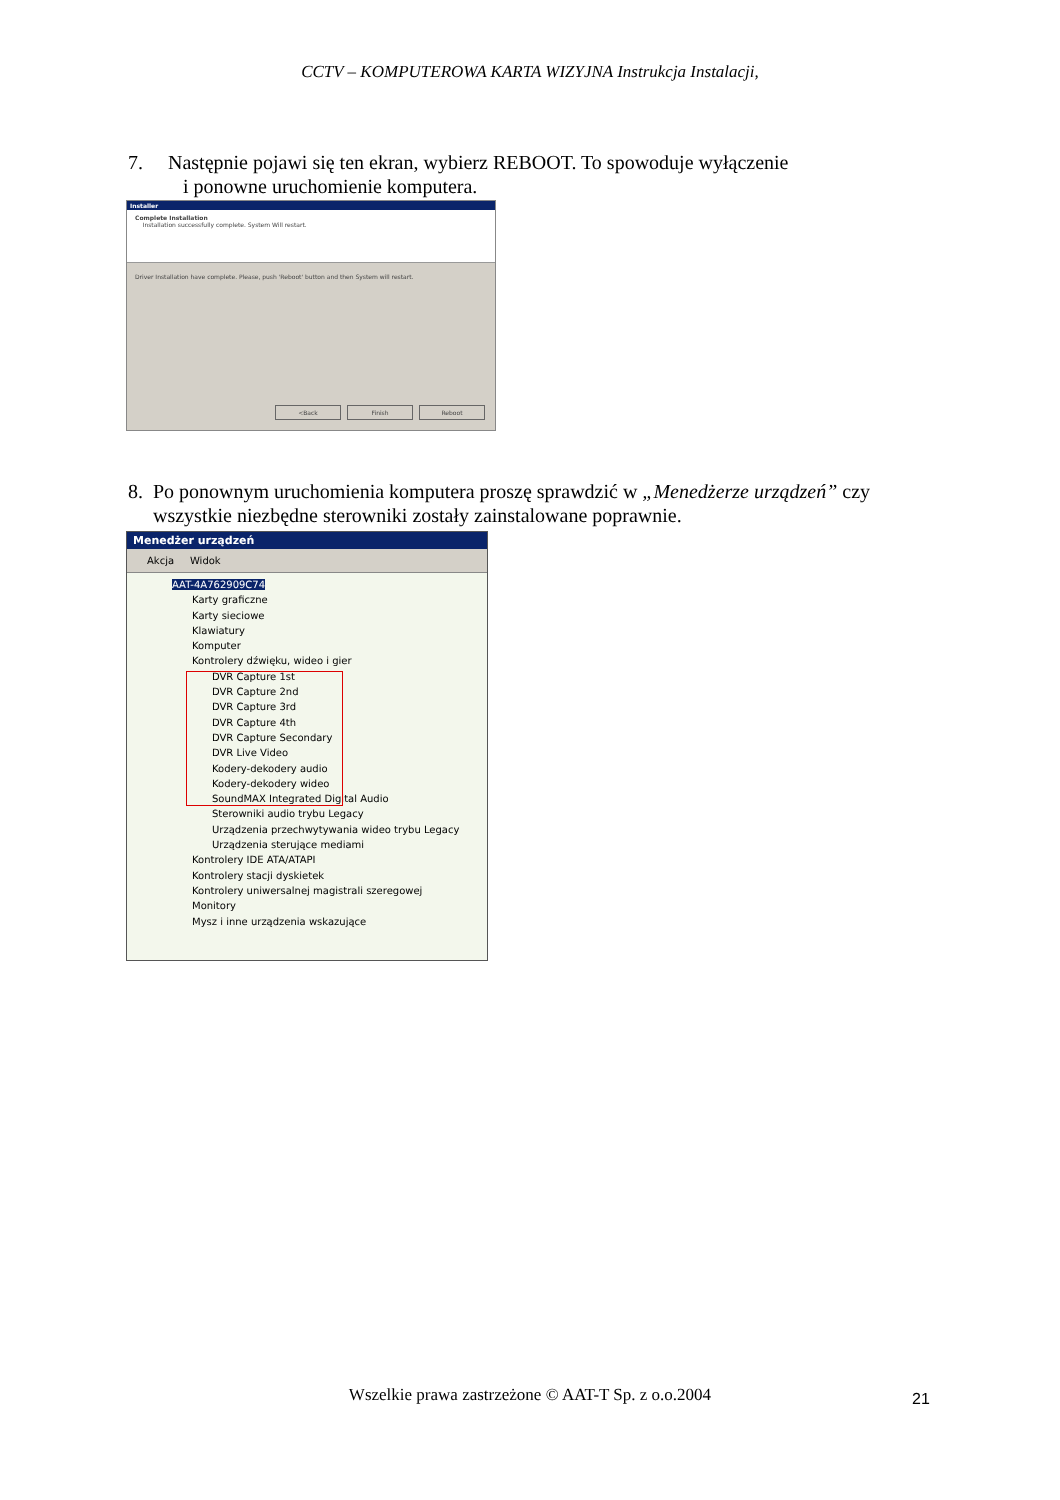CCTV – KOMPUTEROWA KARTA WIZYJNA Instrukcja Instalacji,
7. Następnie pojawi się ten ekran, wybierz REBOOT. To spowoduje wyłączenie
i ponowne uruchomienie komputera.
Installer
Complete Installation
Installation successfully complete. System Will restart.
Driver Installation have complete. Please, push 'Reboot' button and then System will restart.
<Back Finish Reboot
8. Po ponownym uruchomienia komputera proszę sprawdzić w „Menedżerze urządzeń” czy
wszystkie niezbędne sterowniki zostały zainstalowane poprawnie.
Menedżer urządzeń
Akcja Widok
AAT-4A762909C74
Karty graficzne
Karty sieciowe
Klawiatury
Komputer
Kontrolery dźwięku, wideo i gier
DVR Capture 1st
DVR Capture 2nd
DVR Capture 3rd
DVR Capture 4th
DVR Capture Secondary
DVR Live Video
Kodery-dekodery audio
Kodery-dekodery wideo
SoundMAX Integrated Digital Audio
Sterowniki audio trybu Legacy
Urządzenia przechwytywania wideo trybu Legacy
Urządzenia sterujące mediami
Kontrolery IDE ATA/ATAPI
Kontrolery stacji dyskietek
Kontrolery uniwersalnej magistrali szeregowej
Monitory
Mysz i inne urządzenia wskazujące
Wszelkie prawa zastrzeżone © AAT-T Sp. z o.o.2004 21